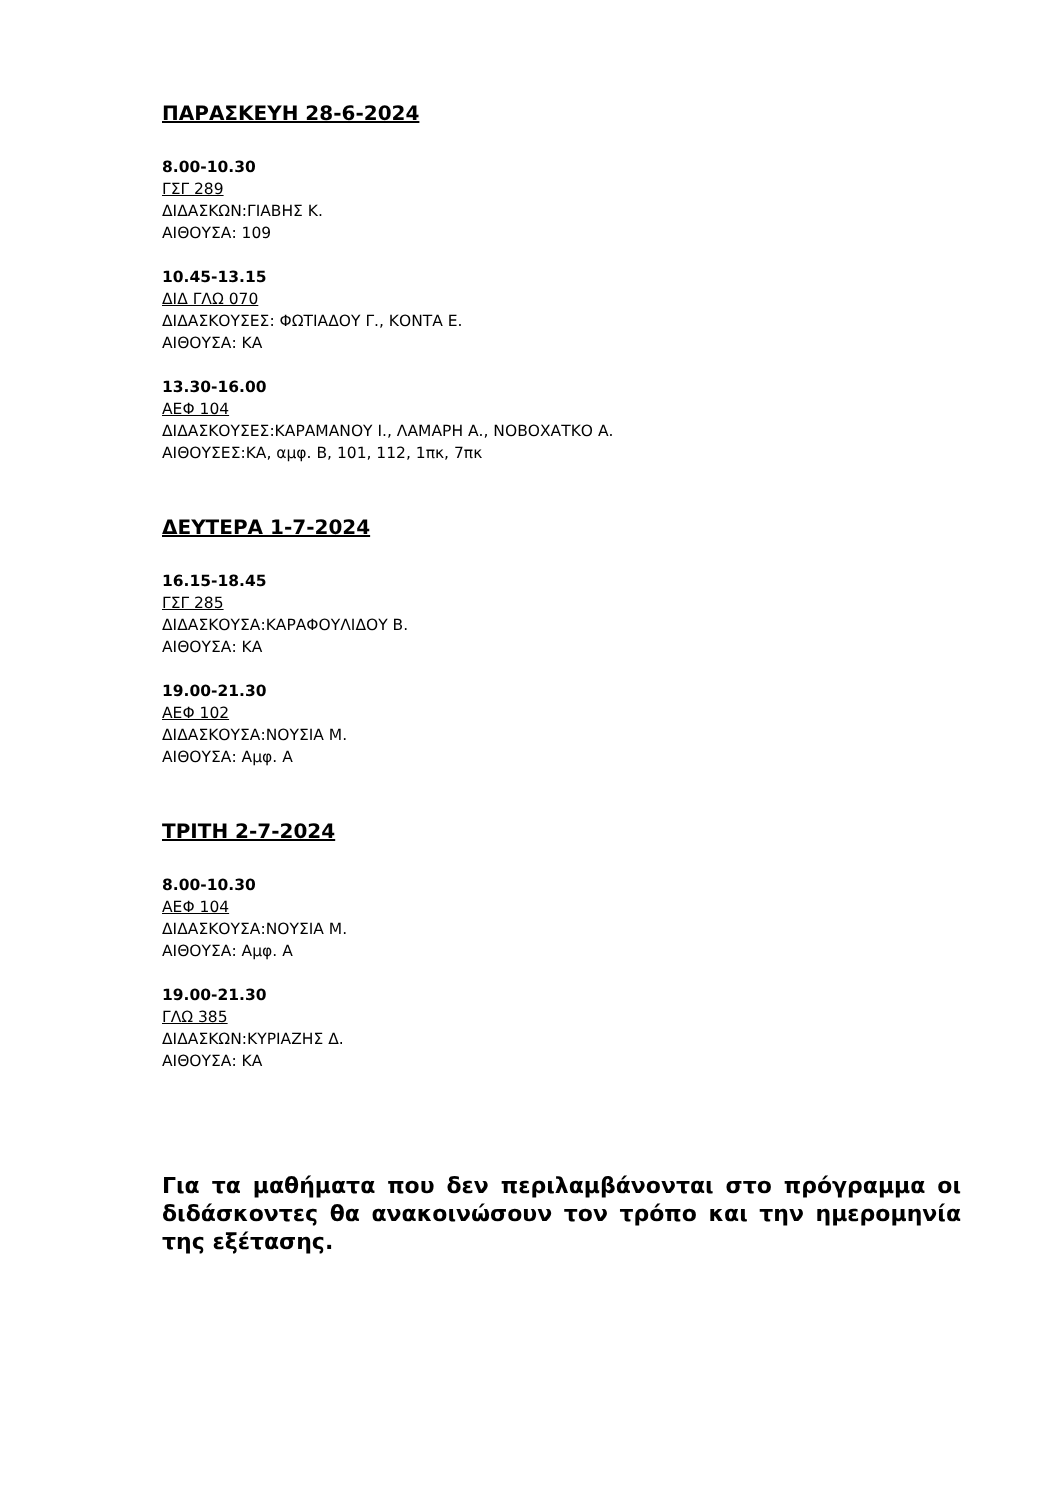ΠΑΡΑΣΚΕΥΗ 28-6-2024
8.00-10.30
ΓΣΓ 289
ΔΙΔΑΣΚΩΝ:ΓΙΑΒΗΣ Κ.
ΑΙΘΟΥΣΑ: 109
10.45-13.15
ΔΙΔ ΓΛΩ 070
ΔΙΔΑΣΚΟΥΣΕΣ: ΦΩΤΙΑΔΟΥ Γ., ΚΟΝΤΑ Ε.
ΑΙΘΟΥΣΑ: ΚΑ
13.30-16.00
ΑΕΦ 104
ΔΙΔΑΣΚΟΥΣΕΣ:ΚΑΡΑΜΑΝΟΥ Ι., ΛΑΜΑΡΗ Α., ΝΟΒΟΧΑΤΚΟ Α.
ΑΙΘΟΥΣΕΣ:ΚΑ, αμφ. Β, 101, 112, 1πκ, 7πκ
ΔΕΥΤΕΡΑ 1-7-2024
16.15-18.45
ΓΣΓ 285
ΔΙΔΑΣΚΟΥΣΑ:ΚΑΡΑΦΟΥΛΙΔΟΥ Β.
ΑΙΘΟΥΣΑ: ΚΑ
19.00-21.30
ΑΕΦ 102
ΔΙΔΑΣΚΟΥΣΑ:ΝΟΥΣΙΑ Μ.
ΑΙΘΟΥΣΑ: Αμφ. Α
ΤΡΙΤΗ 2-7-2024
8.00-10.30
ΑΕΦ 104
ΔΙΔΑΣΚΟΥΣΑ:ΝΟΥΣΙΑ Μ.
ΑΙΘΟΥΣΑ: Αμφ. Α
19.00-21.30
ΓΛΩ 385
ΔΙΔΑΣΚΩΝ:ΚΥΡΙΑΖΗΣ Δ.
ΑΙΘΟΥΣΑ: ΚΑ
Για τα μαθήματα που δεν περιλαμβάνονται στο πρόγραμμα οι διδάσκοντες θα ανακοινώσουν τον τρόπο και την ημερομηνία της εξέτασης.